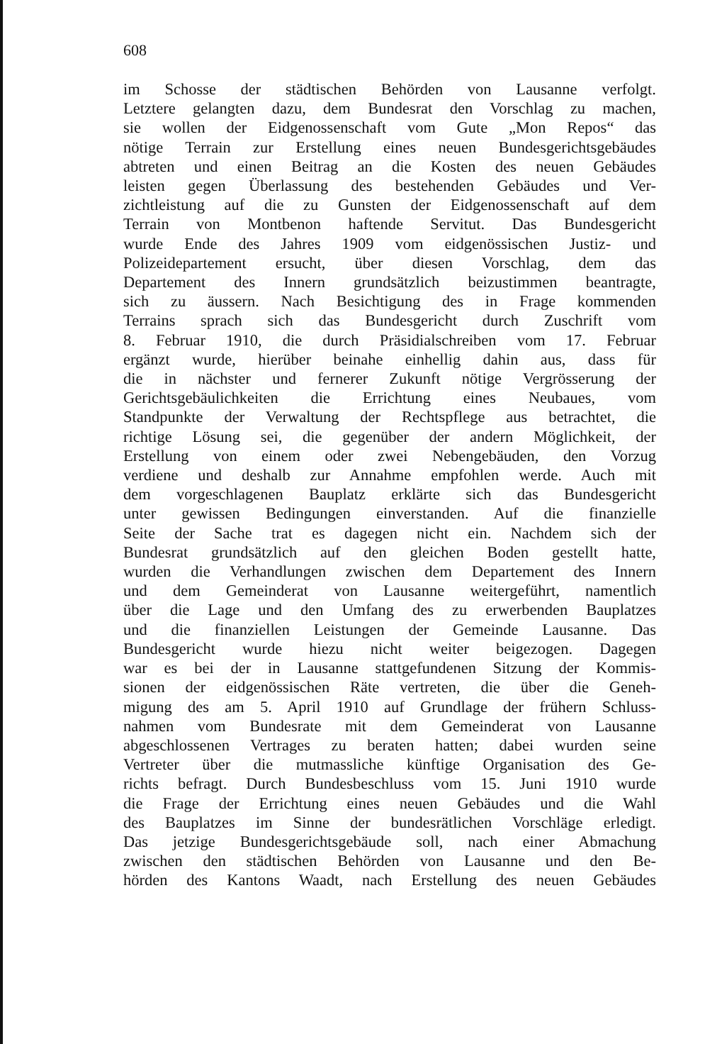608
im Schosse der städtischen Behörden von Lausanne verfolgt.
Letztere gelangten dazu, dem Bundesrat den Vorschlag zu machen,
sie wollen der Eidgenossenschaft vom Gute „Mon Repos“ das
nötige Terrain zur Erstellung eines neuen Bundesgerichtsgebäudes
abtreten und einen Beitrag an die Kosten des neuen Gebäudes
leisten gegen Überlassung des bestehenden Gebäudes und Ver-
zichtleistung auf die zu Gunsten der Eidgenossenschaft auf dem
Terrain von Montbenon haftende Servitut. Das Bundesgericht
wurde Ende des Jahres 1909 vom eidgenössischen Justiz- und
Polizeidepartement ersucht, über diesen Vorschlag, dem das
Departement des Innern grundsätzlich beizustimmen beantragte,
sich zu äussern. Nach Besichtigung des in Frage kommenden
Terrains sprach sich das Bundesgericht durch Zuschrift vom
8. Februar 1910, die durch Präsidialschreiben vom 17. Februar
ergänzt wurde, hierüber beinahe einhellig dahin aus, dass für
die in nächster und fernerer Zukunft nötige Vergrösserung der
Gerichtsgebäulichkeiten die Errichtung eines Neubaues, vom
Standpunkte der Verwaltung der Rechtspflege aus betrachtet, die
richtige Lösung sei, die gegenüber der andern Möglichkeit, der
Erstellung von einem oder zwei Nebengebäuden, den Vorzug
verdiene und deshalb zur Annahme empfohlen werde. Auch mit
dem vorgeschlagenen Bauplatz erklärte sich das Bundesgericht
unter gewissen Bedingungen einverstanden. Auf die finanzielle
Seite der Sache trat es dagegen nicht ein. Nachdem sich der
Bundesrat grundsätzlich auf den gleichen Boden gestellt hatte,
wurden die Verhandlungen zwischen dem Departement des Innern
und dem Gemeinderat von Lausanne weitergeführt, namentlich
über die Lage und den Umfang des zu erwerbenden Bauplatzes
und die finanziellen Leistungen der Gemeinde Lausanne. Das
Bundesgericht wurde hiezu nicht weiter beigezogen. Dagegen
war es bei der in Lausanne stattgefundenen Sitzung der Kommis-
sionen der eidgenössischen Räte vertreten, die über die Geneh-
migung des am 5. April 1910 auf Grundlage der frühern Schluss-
nahmen vom Bundesrate mit dem Gemeinderat von Lausanne
abgeschlossenen Vertrages zu beraten hatten; dabei wurden seine
Vertreter über die mutmassliche künftige Organisation des Ge-
richts befragt. Durch Bundesbeschluss vom 15. Juni 1910 wurde
die Frage der Errichtung eines neuen Gebäudes und die Wahl
des Bauplatzes im Sinne der bundesrätlichen Vorschläge erledigt.
Das jetzige Bundesgerichtsgebäude soll, nach einer Abmachung
zwischen den städtischen Behörden von Lausanne und den Be-
hörden des Kantons Waadt, nach Erstellung des neuen Gebäudes